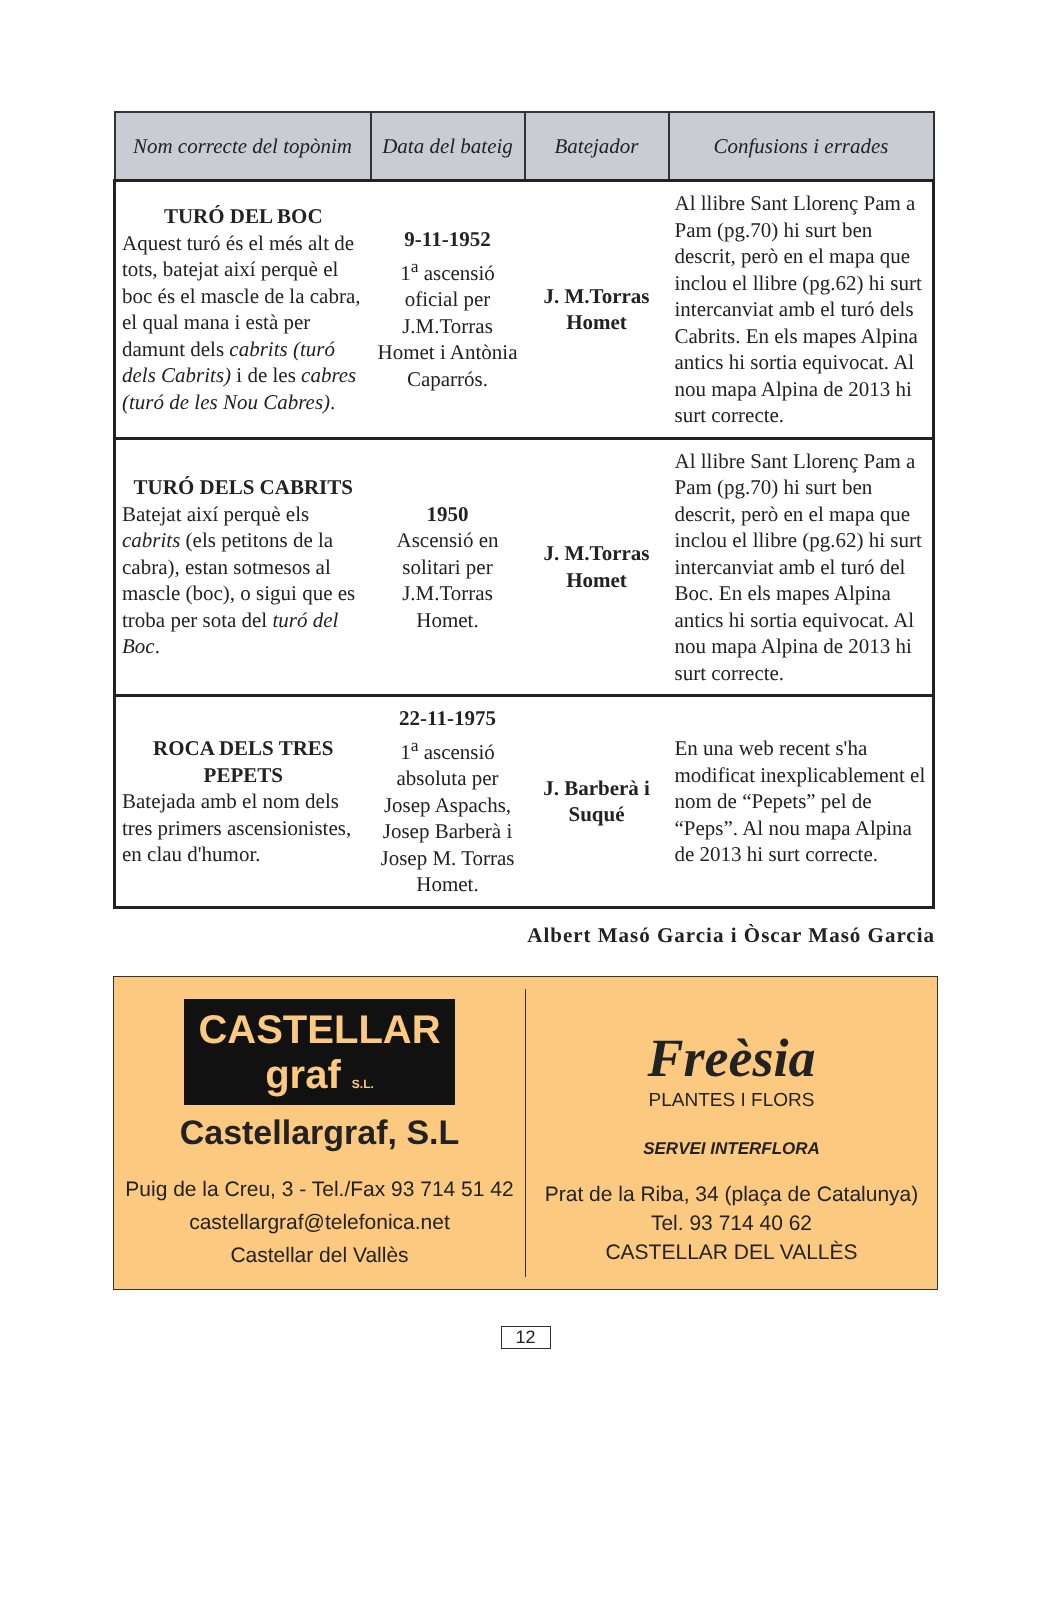| Nom correcte del topònim | Data del bateig | Batejador | Confusions i errades |
| --- | --- | --- | --- |
| TURÓ DEL BOC Aquest turó és el més alt de tots, batejat així perquè el boc és el mascle de la cabra, el qual mana i està per damunt dels cabrits (turó dels Cabrits) i de les cabres (turó de les Nou Cabres) . | 9-11-1952 1<sup>a</sup> ascensió oficial per J.M.Torras Homet i Antònia Caparrós. | J. M.Torras Homet | Al llibre Sant Llorenç Pam a Pam (pg.70) hi surt ben descrit, però en el mapa que inclou el llibre (pg.62) hi surt intercanviat amb el turó dels Cabrits. En els mapes Alpina antics hi sortia equivocat. Al nou mapa Alpina de 2013 hi surt correcte. |
| TURÓ DELS CABRITS Batejat així perquè els cabrits (els petitons de la cabra), estan sotmesos al mascle (boc), o sigui que es troba per sota del turó del Boc . | 1950 Ascensió en solitari per J.M.Torras Homet. | J. M.Torras Homet | Al llibre Sant Llorenç Pam a Pam (pg.70) hi surt ben descrit, però en el mapa que inclou el llibre (pg.62) hi surt intercanviat amb el turó del Boc. En els mapes Alpina antics hi sortia equivocat. Al nou mapa Alpina de 2013 hi surt correcte. |
| ROCA DELS TRES PEPETS Batejada amb el nom dels tres primers ascensionistes, en clau d'humor. | 22-11-1975 1<sup>a</sup> ascensió absoluta per Josep Aspachs, Josep Barberà i Josep M. Torras Homet. | J. Barberà i Suqué | En una web recent s'ha modificat inexplicablement el nom de “Pepets” pel de “Peps”. Al nou mapa Alpina de 2013 hi surt correcte. |
Albert Masó Garcia i Òscar Masó Garcia
CASTELLAR
graf S.L.
Castellargraf, S.L
Puig de la Creu, 3 - Tel./Fax 93 714 51 42
castellargraf@telefonica.net
Castellar del Vallès
Freèsia
PLANTES I FLORS
SERVEI INTERFLORA
Prat de la Riba, 34 (plaça de Catalunya)
Tel. 93 714 40 62
CASTELLAR DEL VALLÈS
12